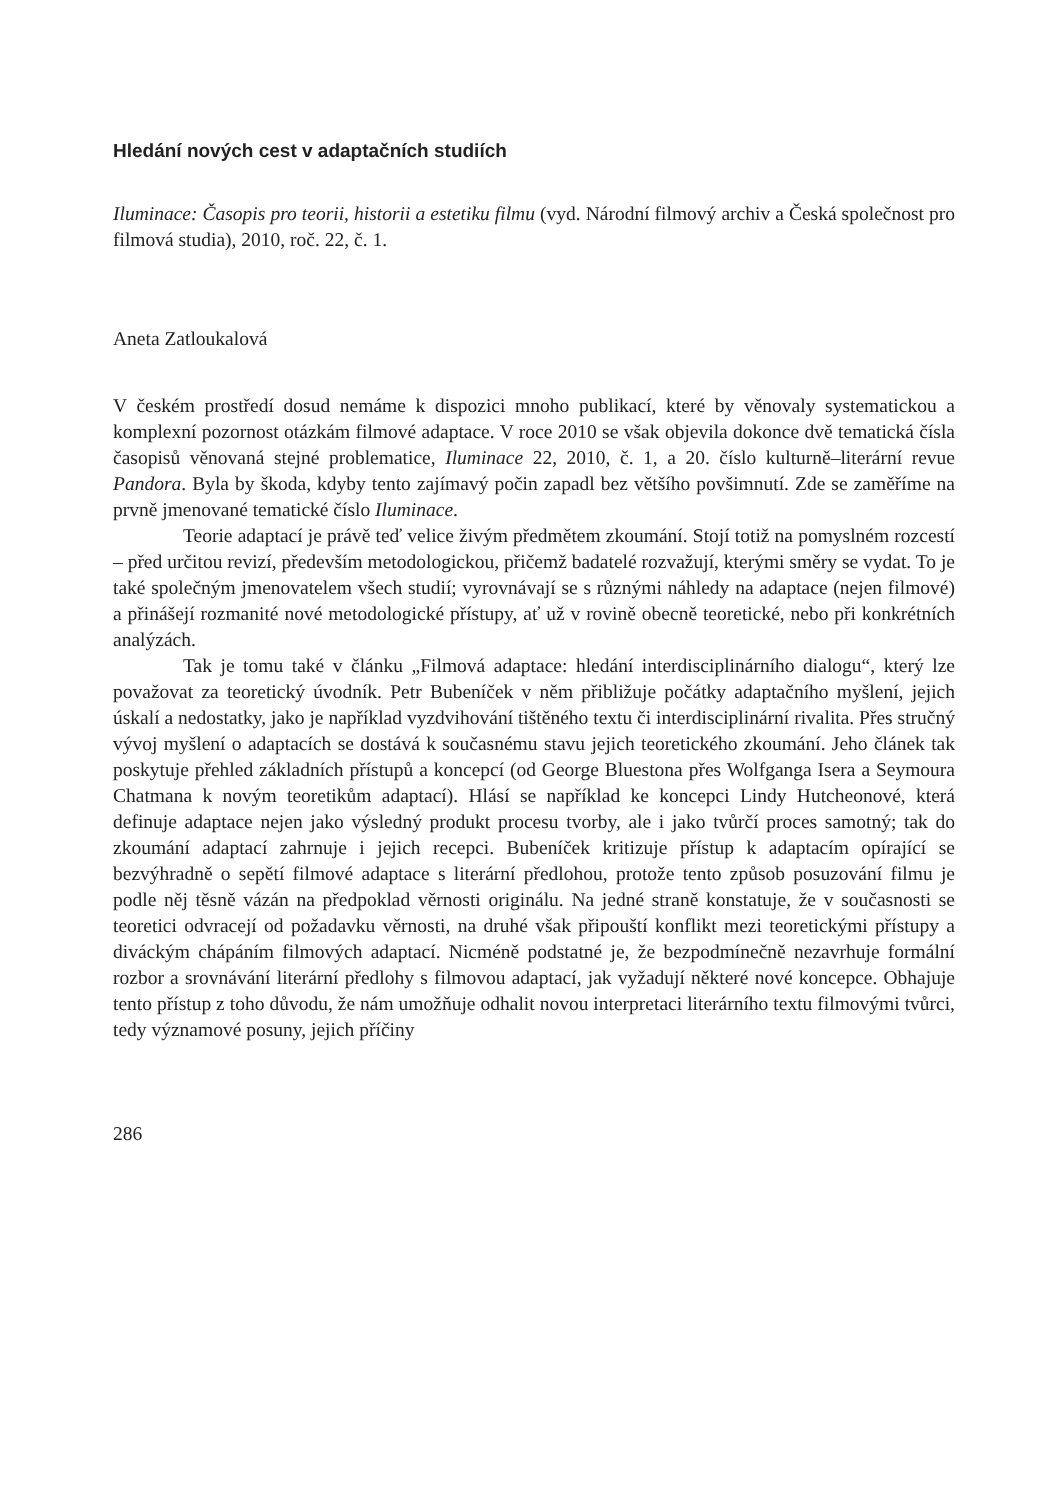Hledání nových cest v adaptačních studiích
Iluminace: Časopis pro teorii, historii a estetiku filmu (vyd. Národní filmový archiv a Česká společnost pro filmová studia), 2010, roč. 22, č. 1.
Aneta Zatloukalová
V českém prostředí dosud nemáme k dispozici mnoho publikací, které by věnovaly systematickou a komplexní pozornost otázkám filmové adaptace. V roce 2010 se však objevila dokonce dvě tematická čísla časopisů věnovaná stejné problematice, Iluminace 22, 2010, č. 1, a 20. číslo kulturně–literární revue Pandora. Byla by škoda, kdyby tento zajímavý počin zapadl bez většího povšimnutí. Zde se zaměříme na prvně jmenované tematické číslo Iluminace.
Teorie adaptací je právě teď velice živým předmětem zkoumání. Stojí totiž na pomyslném rozcestí – před určitou revizí, především metodologickou, přičemž badatelé rozvažují, kterými směry se vydat. To je také společným jmenovatelem všech studií; vyrovnávají se s různými náhledy na adaptace (nejen filmové) a přinášejí rozmanité nové metodologické přístupy, ať už v rovině obecně teoretické, nebo při konkrétních analýzách.
Tak je tomu také v článku „Filmová adaptace: hledání interdisciplinárního dialogu“, který lze považovat za teoretický úvodník. Petr Bubeníček v něm přibližuje počátky adaptačního myšlení, jejich úskalí a nedostatky, jako je například vyzdvihování tištěného textu či interdisciplinární rivalita. Přes stručný vývoj myšlení o adaptacích se dostává k současnému stavu jejich teoretického zkoumání. Jeho článek tak poskytuje přehled základních přístupů a koncepcí (od George Bluestona přes Wolfganga Isera a Seymoura Chatmana k novým teoretikům adaptací). Hlásí se například ke koncepci Lindy Hutcheonové, která definuje adaptace nejen jako výsledný produkt procesu tvorby, ale i jako tvůrčí proces samotný; tak do zkoumání adaptací zahrnuje i jejich recepci. Bubeníček kritizuje přístup k adaptacím opírající se bezvýhradně o sepětí filmové adaptace s literární předlohou, protože tento způsob posuzování filmu je podle něj těsně vázán na předpoklad věrnosti originálu. Na jedné straně konstatuje, že v současnosti se teoretici odvracejí od požadavku věrnosti, na druhé však připouští konflikt mezi teoretickými přístupy a diváckým chápáním filmových adaptací. Nicméně podstatné je, že bezpodmínečně nezavrhuje formální rozbor a srovnávání literární předlohy s filmovou adaptací, jak vyžadují některé nové koncepce. Obhajuje tento přístup z toho důvodu, že nám umožňuje odhalit novou interpretaci literárního textu filmovými tvůrci, tedy významové posuny, jejich příčiny
286